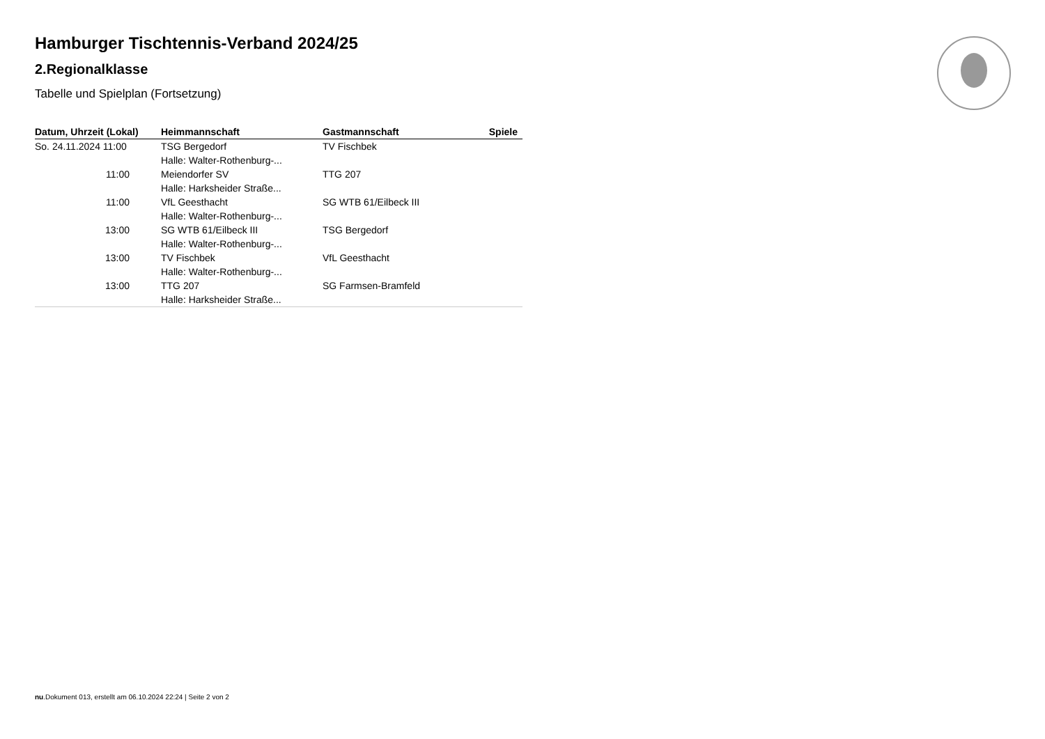Hamburger Tischtennis-Verband 2024/25
2.Regionalklasse
Tabelle und Spielplan (Fortsetzung)
| Datum, Uhrzeit (Lokal) | Heimmannschaft | Gastmannschaft | Spiele |
| --- | --- | --- | --- |
| So. 24.11.2024 11:00 | TSG Bergedorf | TV Fischbek | |
| | Halle: Walter-Rothenburg-... | | |
| 11:00 | Meiendorfer SV | TTG 207 | |
| | Halle: Harksheider Straße... | | |
| 11:00 | VfL Geesthacht | SG WTB 61/Eilbeck III | |
| | Halle: Walter-Rothenburg-... | | |
| 13:00 | SG WTB 61/Eilbeck III | TSG Bergedorf | |
| | Halle: Walter-Rothenburg-... | | |
| 13:00 | TV Fischbek | VfL Geesthacht | |
| | Halle: Walter-Rothenburg-... | | |
| 13:00 | TTG 207 | SG Farmsen-Bramfeld | |
| | Halle: Harksheider Straße... | | |
nu.Dokument 013, erstellt am 06.10.2024 22:24 | Seite 2 von 2